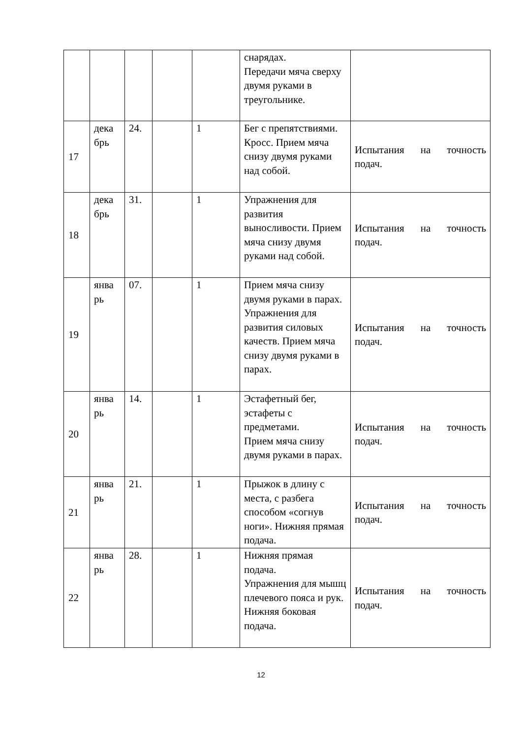| | | | | | снарядах. Передачи мяча сверху двумя руками в треугольнике. | |
| 17 | дека брь | 24. | | 1 | Бег с препятствиями. Кросс. Прием мяча снизу двумя руками над собой. | Испытания на точность подач. |
| 18 | дека брь | 31. | | 1 | Упражнения для развития выносливости. Прием мяча снизу двумя руками над собой. | Испытания на точность подач. |
| 19 | янва рь | 07. | | 1 | Прием мяча снизу двумя руками в парах. Упражнения для развития силовых качеств. Прием мяча снизу двумя руками в парах. | Испытания на точность подач. |
| 20 | янва рь | 14. | | 1 | Эстафетный бег, эстафеты с предметами. Прием мяча снизу двумя руками в парах. | Испытания на точность подач. |
| 21 | янва рь | 21. | | 1 | Прыжок в длину с места, с разбега способом «согнув ноги». Нижняя прямая подача. | Испытания на точность подач. |
| 22 | янва рь | 28. | | 1 | Нижняя прямая подача. Упражнения для мышц плечевого пояса и рук. Нижняя боковая подача. | Испытания на точность подач. |
12